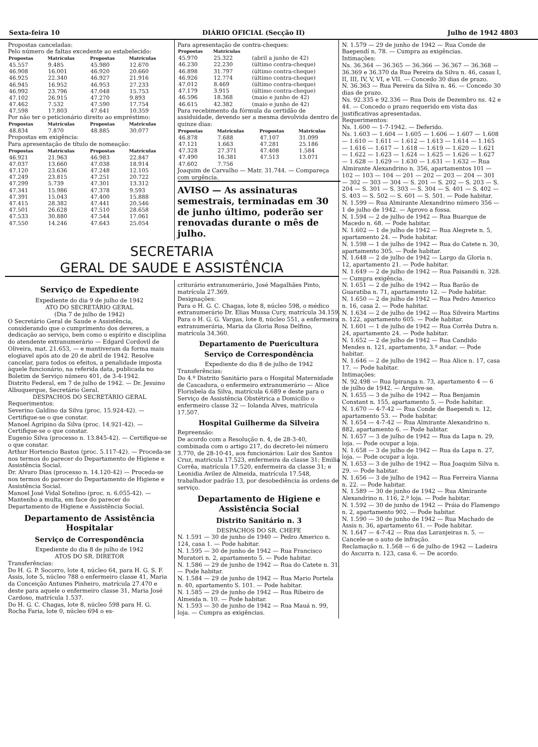Sexta-feira 10 DIÁRIO OFICIAL (Secção II) Julho de 1942 4803
Propostas canceladas:
Pelo número de faltas excedente ao estabelecido:
| Propostas | Matrículas | Propostas | Matrículas |
| --- | --- | --- | --- |
| 45.557 | 9.485 | 45.980 | 12.670 |
| 46.908 | 16.001 | 46.920 | 20.660 |
| 46.925 | 22.340 | 46.927 | 21.916 |
| 46.945 | 16.952 | 46.953 | 27.233 |
| 46.992 | 23.796 | 47.048 | 15.753 |
| 47.102 | 26.915 | 47.270 | 9.893 |
| 47.462 | 7.532 | 47.590 | 17.754 |
| 47.598 | 17.803 | 47.641 | 10.359 |
Por não ter o peticionário direito ao empréstimo:
| Propostas | Matrículas | Propostas | Matrículas |
| --- | --- | --- | --- |
| 48.834 | 7.870 | 48.885 | 30.077 |
Propostas em exigência:
Para apresentação de título de nomeação:
| Propostas | Matrículas | Propostas | Matrículas |
| --- | --- | --- | --- |
| 46.921 | 21.963 | 46.983 | 22.847 |
| 47.037 | 13.660 | 47.038 | 18.914 |
| 47.120 | 23.636 | 47.248 | 12.105 |
| 47.249 | 23.815 | 47.251 | 20.722 |
| 47.299 | 5.739 | 47.301 | 13.312 |
| 47.341 | 15.986 | 47.378 | 9.593 |
| 47.391 | 15.043 | 47.400 | 15.888 |
| 47.415 | 28.382 | 47.441 | 20.546 |
| 47.501 | 26.628 | 47.510 | 28.658 |
| 47.533 | 30.880 | 47.544 | 17.061 |
| 47.550 | 14.246 | 47.643 | 25.054 |
Para apresentação de contra-cheques:
| Propostas | Matrículas | |
| --- | --- | --- |
| 45.970 | 25.322 | (abril a junho de 42) |
| 46.230 | 22.230 | (último contra-cheque) |
| 46.898 | 31.797 | (último contra-cheque) |
| 46.926 | 12.774 | (último contra-cheque) |
| 47.012 | 8.469 | (último contra-cheque) |
| 47.179 | 3.915 | (último contra-cheque) |
| 46.596 | 18.368 | (maio e junho de 42) |
| 46.615 | 42.382 | (maio e junho de 42) |
Para recebimento da fórmula da certidão de assiduidade, devendo ser a mesma devolvida dentro de quinze dias:
| Propostas | Matrículas | Propostas | Matrículas |
| --- | --- | --- | --- |
| 46.878 | 7.688 | 47.107 | 31.099 |
| 47.121 | 1.663 | 47.281 | 25.186 |
| 47.328 | 27.371 | 47.408 | 1.584 |
| 47.490 | 16.381 | 47.513 | 13.071 |
| 47.602 | 7.756 | | |
Joaquim de Carvalho — Matr. 31.744. — Compareça com urgência.
AVISO — As assinaturas semestrais, terminadas em 30 de junho último, poderão ser renovadas durante o mês de julho.
SECRETARIA
GERAL DE SAUDE E ASSISTÊNCIA
Serviço de Expediente
Expediente do dia 9 de julho de 1942
ATO DO SECRETÁRIO GERAL
(Dia 7 de julho de 1942)
O Secretário Geral de Saude e Assistência, considerando que o cumprimento dos deveres, a dedicação ao serviço, bem como o espírito e disciplina do atendente extranumerário — Edgard Cordovil de Oliveira, mat. 21.653, — e mantiveram da forma mais elogiavel após ato de 20 de abril de 1942. Resolve cancelar, para todos os efeitos, a penalidade imposta àquele funcionário, na referida data, publicada no Boletim de Serviço número 401, de 3-4-1942.
Distrito Federal, em 7 de julho de 1942. — Dr. Jesuino Albuquerque, Secretário Geral.
DESPACHOS DO SECRETÁRIO GERAL
Requerimentos:
Severino Galdino da Silva (proc. 15.924-42). — Certifique-se o que constar.
Manoel Agripino da Silva (proc. 14.921-42). — Certifique-se o que constar.
Eugenio Silva (processo n. 13.845-42). — Certifique-se o que constar.
Arthur Hortencio Bastos (proc. 5.117-42). — Proceda-se nos termos do parecer do Departamento de Higiene e Assistência Social.
Dr. Alvaro Dias (processo n. 14.120-42) — Proceda-se nos termos do parecer do Departamento de Higiene e Assistência Social.
Manoel José Vidal Sotelino (proc. n. 6.055-42). — Mantenho a multa, em face do parecer do Departamento de Higiene e Assistência Social.
Departamento de Assistência Hospitalar
Serviço de Correspondência
Expediente do dia 8 de julho de 1942
ATOS DO SR. DIRETOR
Transferências:
Do H. G. P. Socorro, lote 4, núcleo 64, para H. G. S. F. Assis, lote 5, núcleo 788 o enfermeiro classe 41, Maria da Conceição Antunes Pinheiro, matrícula 27.470 e deste para aquele o enfermeiro classe 31, Maria José Cardoso, matrícula 1.537.
Do H. G. C. Chagas, lote 8, núcleo 598 para H. G. Rocha Faria, lote 0, núcleo 694 o es-
criturário extranumerário, José Magalhães Pinto, matrícula 27.369.
Designações:
Para o H. G. C. Chagas, lote 8, núcleo 598, o médico extranumerário Dr. Elias Mussa Cury, matrícula 34.159.
Para o H. G. G. Vargas, lote 8, núcleo 551, a enfermeira extranumerária, Maria da Gloria Rosa Delfino, matrícula 34.360.
Departamento de Puericultura
Serviço de Correspondência
Expediente do dia 8 de julho de 1942
Transferências:
Do 4.º Distrito Sanitário para o Hospital Maternidade de Cascadura, o enfermeiro extranumerário — Alice Florisbela da Silva, matrícula 6.689 e deste para o Serviço de Assistência Obstétrica a Domicilio o enfermeiro classe 32 — Iolanda Alves, matrícula 17.507.
Hospital Guilherme da Silveira
Repreensão:
De acordo com a Resolução n. 4, de 28-3-40, combinada com o artigo 217, do decreto-lei número 3.770, de 28-10-41, aos funcionários: Lair dos Santos Cruz, matrícula 17.523, enfermeira da classe 31; Emilia Corrêa, matrícula 17.520, enfermeira da classe 31; e Leonidia Avilez de Almeida, matrícula 17.548, trabalhador padrão 13, por desobediência às ordens de serviço.
Departamento de Higiene e Assistência Social
Distrito Sanitário n. 3
DESPACHOS DO SR. CHEFE
N. 1.591 — 30 de junho de 1940 — Pedro Americo n. 124, casa 1. — Pode habitar.
N. 1.595 — 30 de junho de 1942 — Rua Francisco Muratori n. 2, apartamento 5. — Pode habitar.
N. 1.586 — 29 de junho de 1942 — Rua do Catete n. 31. — Pode habitar.
N. 1.584 — 29 de junho de 1942 — Rua Mario Portela n. 40, apartamento S. 101. — Pode habitar.
N. 1.585 — 29 de junho de 1942 — Rua Ribeiro de Almeida n. 10. — Pode habitar.
N. 1.593 — 30 de junho de 1942 — Rua Mauá n. 99, loja. — Cumpra as exigências.
N. 1.579 — 29 de junho de 1942 — Rua Conde de Baependí n. 78. — Cumpra as exigências.
Intimações:
Ns. 36.364 — 36.365 — 36.366 — 36.367 — 36.368 — 36.369 e 36.370 da Rua Pereira da Silva n. 46, casas I, II, III, IV, V, VI, e VII. — Concedo 30 dias de prazo.
N. 36.363 — Rua Pereira da Silva n. 46. — Concedo 30 dias de prazo.
Ns. 92.335 e 92.336 — Rua Dois de Dezembro ns. 42 e 44. — Concedo o prazo requerido em vista das justificativas apresentadas.
Requerimentos:
Ns. 1.600 — 1-7-1942. — Deferido.
Ns. 1.603 — 1.604 — 1.605 — 1.606 — 1.607 — 1.608 — 1.610 — 1.611 — 1.612 — 1.613 — 1.614 — 1.165 — 1.616 — 1.617 — 1.618 — 1.619 — 1.620 — 1.621 — 1.622 — 1.623 — 1.624 — 1.625 — 1.626 — 1.627 — 1.628 — 1.629 — 1.630 — 1.631 — 1.632 — Rua Almirante Alexandrino n. 356, apartamentos 101 — 102 — 103 — 104 — 201 — 202 — 203 — 204 — 301 — 302 — 303 — 304 — S. 201 — S. 202 — S. 203 — S. 204 — S. 301 — S. 303 — S. 304 — S. 401 — S. 402 — S. 403 — S. 502 — S. 601 — S. 501. — Pode habitar.
N. 1.599 — Rua Almirante Alexandrino número 356 — 1 de julho de 1942. — Aprovo a fossa.
N. 1.594 — 2 de julho de 1942 — Rua Buarque de Macedo n. 68. — Pode habitar.
N. 1.602 — 1 de julho de 1942 — Rua Alegrete n. 5, apartamento 24. — Pode habitar.
N. 1.598 — 1 de julho de 1942 — Rua do Catete n. 30, apartamento 305. — Pode habitar.
N. 1.648 — 2 de julho de 1942 — Largo da Gloria n. 12, apartamento 21. — Pode habitar.
N. 1.649 — 2 de julho de 1942 — Rua Paisandú n. 328. — Cumpra exigência.
N. 1.651 — 2 de julho de 1942 — Rua Barão de Guaratiba n. 71, apartamento 12. — Pode habitar.
N. 1.650 — 2 de julho de 1942 — Rua Pedro Americo n. 16, casa 2. — Pode habitar.
N. 1.634 — 2 de julho de 1942 — Rua Silveira Martins n. 122, apartamento 605. — Pode habitar.
N. 1.601 — 1 de julho de 1942 — Rua Corrêa Dutra n. 24, apartamento 24. — Pode habitar.
N. 1.652 — 2 de julho de 1942 — Rua Candido Mendes n. 121, apartamento, 3.º andar. — Pode habitar.
N. 1.646 — 2 de julho de 1942 — Rua Alice n. 17, casa 17. — Pode habitar.
Intimações:
N. 92.498 — Rua Ipiranga n. 73, apartamento 4 — 6 de julho de 1942. — Arquive-se.
N. 1.655 — 3 de julho de 1942 — Rua Benjamin Constant n. 155, apartamento 5. — Pode habitar.
N. 1.670 — 4-7-42 — Rua Conde de Baependi n. 12, apartamento 53. — Pode habitar.
N. 1.654 — 4-7-42 — Rua Almirante Alexandrino n. 882, apartamento 6. — Pode habitar.
N. 1.657 — 3 de julho de 1942 — Rua da Lapa n. 29, loja. — Pode ocupar a loja.
N. 1.658 — 3 de julho de 1942 — Rua da Lapa n. 27, loja. — Pode ocupar a loja.
N. 1.653 — 3 de julho de 1942 — Rua Joaquim Silva n. 29. — Pode habitar.
N. 1.656 — 3 de julho de 1942 — Rua Ferreira Vianna n. 22. — Pode habitar.
N. 1.589 — 30 de junho de 1942 — Rua Almirante Alexandrino n. 116, 2.ª loja. — Pode habitar.
N. 1.592 — 30 de junho de 1942 — Práia do Flamengo n. 2, apartamento 902. — Pode habitar.
N. 1.590 — 30 de junho de 1942 — Rua Machado de Assis n. 36, apartamento 61. — Pode habitar.
N. 1.647 — 4-7-42 — Rua das Laranjeiras n. 5. — Cancele-se o auto de infração.
Reclamação n. 1.568 — 6 de julho de 1942 — Ladeira do Ascurra n. 123, casa 6. — De acordo.